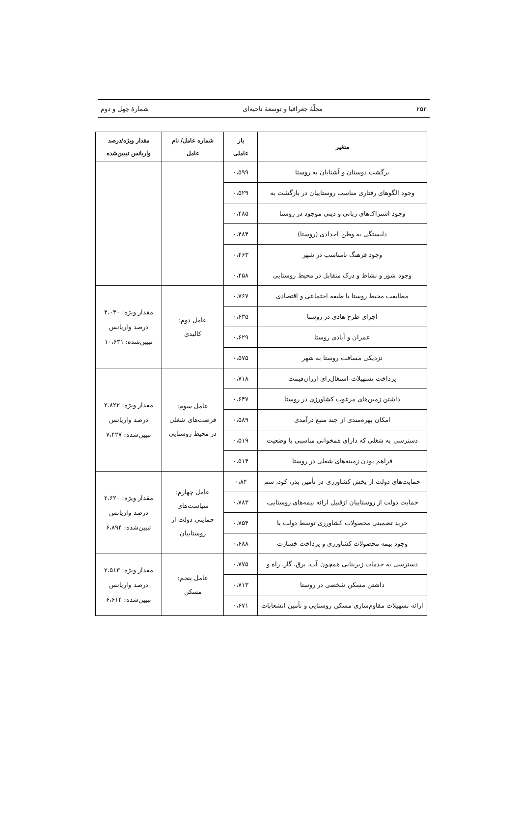۲۵۲ مجلّهٔ جغرافیا و توسعهٔ ناحیه‌ای شمارهٔ چهل و دوم
| متغیر | بار عاملی | شماره عامل/ نام عامل | مقدار ویژه/درصد واریانس تبیین‌شده |
| --- | --- | --- | --- |
| برگشت دوستان و آشنایان به روستا | ۰،۵۹۹ | | |
| وجود الگوهای رفتاری مناسب روستاییان در بازگشت به | ۰،۵۲۹ | | |
| وجود اشتراک‌های زبانی و دینی موجود در روستا | ۰،۴۸۵ | | |
| دلبستگی به وطن اجدادی (روستا) | ۰،۴۸۴ | | |
| وجود فرهنگ نامناسب در شهر | ۰،۴۶۳ | | |
| وجود شور و نشاط و درک متقابل در محیط روستایی | ۰،۴۵۸ | | |
| مطابقت محیط روستا با طبقه اجتماعی و اقتصادی | ۰،۷۶۷ | عامل دوم: کالبدی | مقدار ویژه: ۴،۰۴۰ درصد واریانس تبیین‌شده: ۱۰،۶۳۱ |
| اجرای طرح هادی در روستا | ۰،۶۳۵ | | |
| عمران و آبادی روستا | ۰،۶۲۹ | | |
| نزدیکی مسافت روستا به شهر | ۰،۵۷۵ | | |
| پرداخت تسهیلات اشتغال‌زای ارزان‌قیمت | ۰،۷۱۸ | عامل سوم: فرصت‌های شغلی در محیط روستایی | مقدار ویژه: ۲،۸۲۲ درصد واریانس تبیین‌شده: ۷،۴۲۷ |
| داشتن زمین‌های مرغوب کشاورزی در روستا | ۰،۶۴۷ | | |
| امکان بهره‌مندی از چند منبع درآمدی | ۰،۵۸۹ | | |
| دسترسی به شغلی که دارای همخوانی مناسبی با وضعیت | ۰،۵۱۹ | | |
| فراهم بودن زمینه‌های شغلی در روستا | ۰،۵۱۴ | | |
| حمایت‌های دولت از بخش کشاورزی در تأمین بذر، کود، سم | ۰،۸۴ | عامل چهارم: سیاست‌های حمایتی دولت از روستاییان | مقدار ویژه: ۲،۶۲۰ درصد واریانس تبیین‌شده: ۶،۸۹۴ |
| حمایت دولت از روستاییان ازقبیل ارائه بیمه‌های روستایی، | ۰،۷۸۳ | | |
| خرید تضمینی محصولات کشاورزی توسط دولت یا | ۰،۷۵۴ | | |
| وجود بیمه محصولات کشاورزی و پرداخت خسارت | ۰،۶۸۸ | | |
| دسترسی به خدمات زیربنایی همچون آب، برق، گاز، راه و | ۰،۷۷۵ | عامل پنجم: مسکن | مقدار ویژه: ۲،۵۱۳ درصد واریانس تبیین‌شده: ۶،۶۱۴ |
| داشتن مسکن شخصی در روستا | ۰،۷۱۳ | | |
| ارائه تسهیلات مقاوم‌سازی مسکن روستایی و تأمین انشعابات | ۰،۶۷۱ | | |